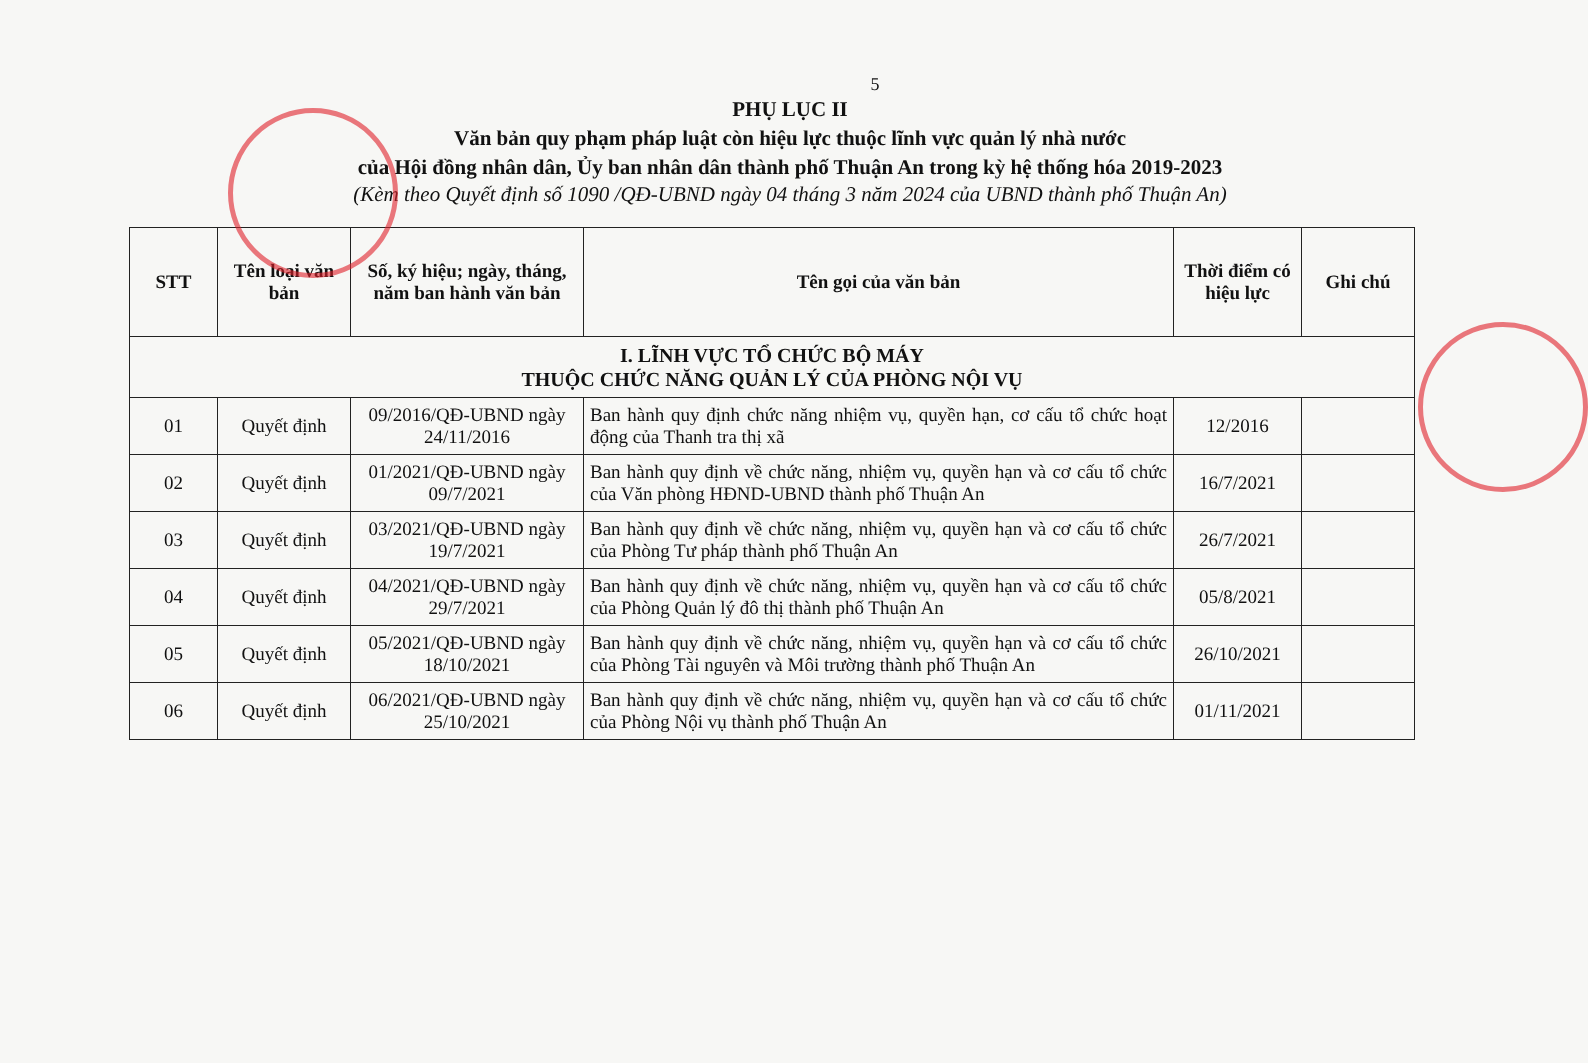5
PHỤ LỤC II
Văn bản quy phạm pháp luật còn hiệu lực thuộc lĩnh vực quản lý nhà nước
của Hội đồng nhân dân, Ủy ban nhân dân thành phố Thuận An trong kỳ hệ thống hóa 2019-2023
(Kèm theo Quyết định số 1090 /QĐ-UBND ngày 04 tháng 3 năm 2024 của UBND thành phố Thuận An)
| STT | Tên loại văn bản | Số, ký hiệu; ngày, tháng, năm ban hành văn bản | Tên gọi của văn bản | Thời điểm có hiệu lực | Ghi chú |
| --- | --- | --- | --- | --- | --- |
| I. LĨNH VỰC TỔ CHỨC BỘ MÁY THUỘC CHỨC NĂNG QUẢN LÝ CỦA PHÒNG NỘI VỤ | | | | | |
| 01 | Quyết định | 09/2016/QĐ-UBND ngày 24/11/2016 | Ban hành quy định chức năng nhiệm vụ, quyền hạn, cơ cấu tổ chức hoạt động của Thanh tra thị xã | 12/2016 | |
| 02 | Quyết định | 01/2021/QĐ-UBND ngày 09/7/2021 | Ban hành quy định về chức năng, nhiệm vụ, quyền hạn và cơ cấu tổ chức của Văn phòng HĐND-UBND thành phố Thuận An | 16/7/2021 | |
| 03 | Quyết định | 03/2021/QĐ-UBND ngày 19/7/2021 | Ban hành quy định về chức năng, nhiệm vụ, quyền hạn và cơ cấu tổ chức của Phòng Tư pháp thành phố Thuận An | 26/7/2021 | |
| 04 | Quyết định | 04/2021/QĐ-UBND ngày 29/7/2021 | Ban hành quy định về chức năng, nhiệm vụ, quyền hạn và cơ cấu tổ chức của Phòng Quản lý đô thị thành phố Thuận An | 05/8/2021 | |
| 05 | Quyết định | 05/2021/QĐ-UBND ngày 18/10/2021 | Ban hành quy định về chức năng, nhiệm vụ, quyền hạn và cơ cấu tổ chức của Phòng Tài nguyên và Môi trường thành phố Thuận An | 26/10/2021 | |
| 06 | Quyết định | 06/2021/QĐ-UBND ngày 25/10/2021 | Ban hành quy định về chức năng, nhiệm vụ, quyền hạn và cơ cấu tổ chức của Phòng Nội vụ thành phố Thuận An | 01/11/2021 | |